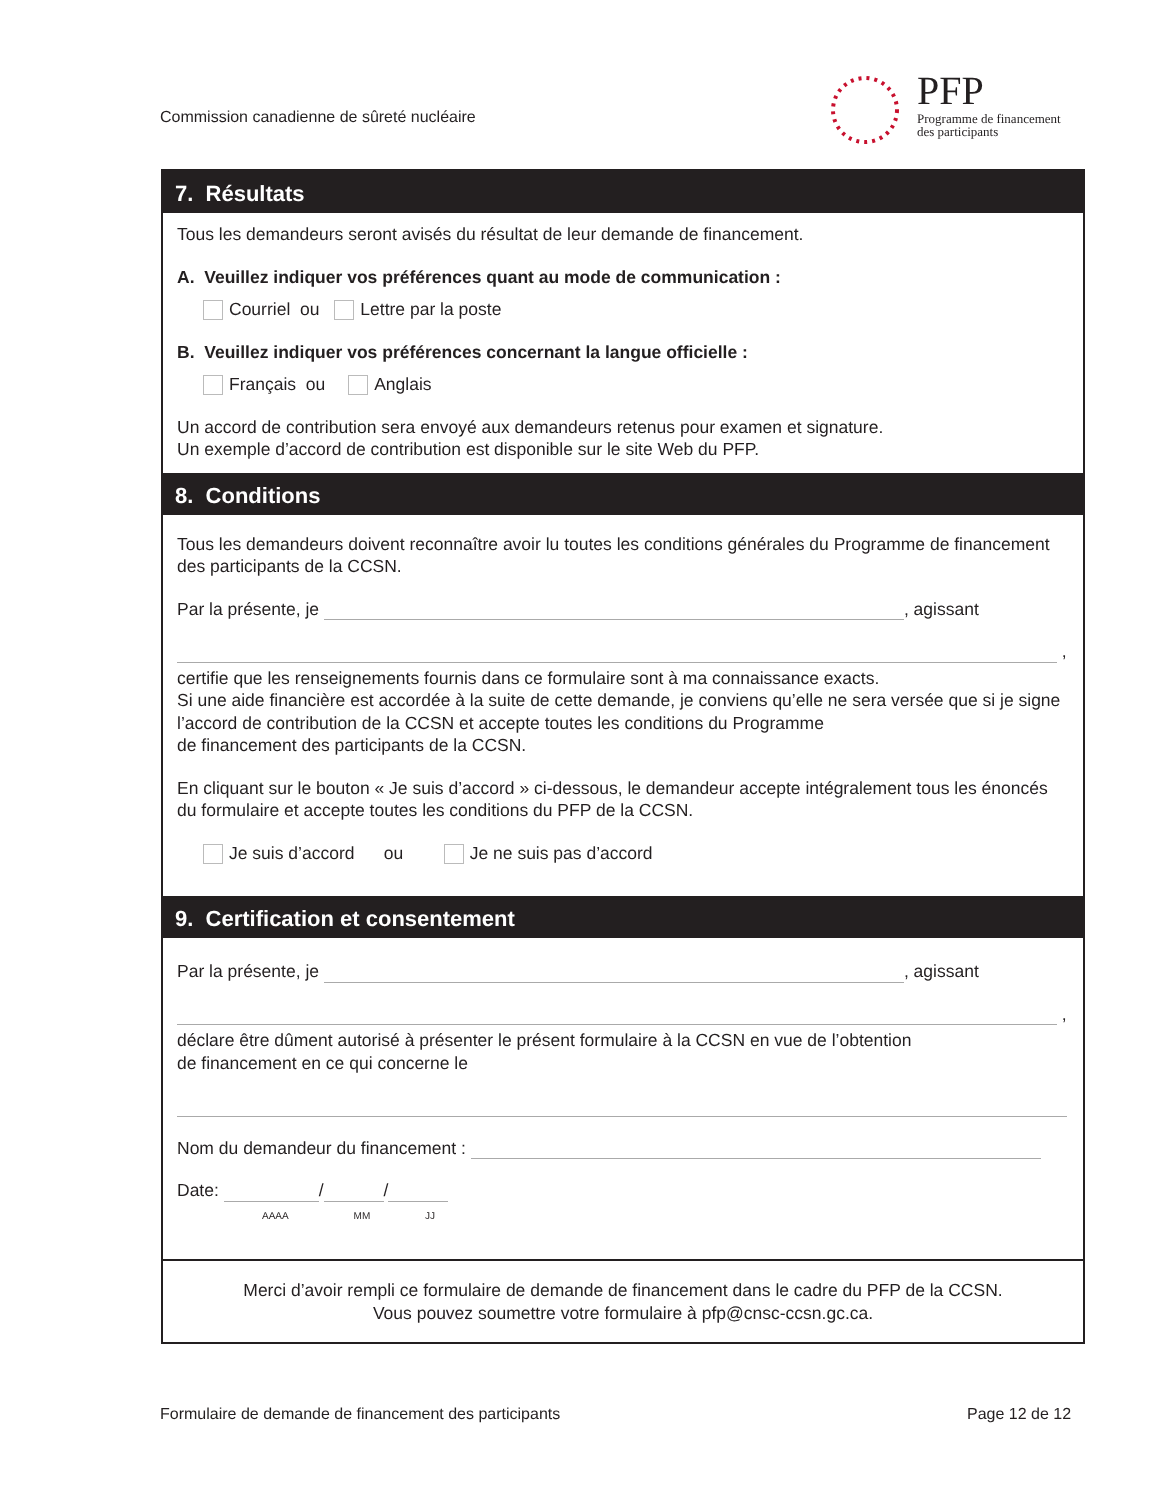Commission canadienne de sûreté nucléaire
PFP
Programme de financement
des participants
7. Résultats
Tous les demandeurs seront avisés du résultat de leur demande de financement.
A. Veuillez indiquer vos préférences quant au mode de communication :
Courriel ou Lettre par la poste
B. Veuillez indiquer vos préférences concernant la langue officielle :
Français ou Anglais
Un accord de contribution sera envoyé aux demandeurs retenus pour examen et signature.
Un exemple d’accord de contribution est disponible sur le site Web du PFP.
8. Conditions
Tous les demandeurs doivent reconnaître avoir lu toutes les conditions générales du Programme de financement des participants de la CCSN.
Par la présente, je , agissant
,
certifie que les renseignements fournis dans ce formulaire sont à ma connaissance exacts.
Si une aide financière est accordée à la suite de cette demande, je conviens qu’elle ne sera versée que si je signe l’accord de contribution de la CCSN et accepte toutes les conditions du Programme
de financement des participants de la CCSN.
En cliquant sur le bouton « Je suis d’accord » ci-dessous, le demandeur accepte intégralement tous les énoncés du formulaire et accepte toutes les conditions du PFP de la CCSN.
Je suis d’accord ou Je ne suis pas d’accord
9. Certification et consentement
Par la présente, je , agissant
,
déclare être dûment autorisé à présenter le présent formulaire à la CCSN en vue de l’obtention
de financement en ce qui concerne le
Nom du demandeur du financement :
Date: / /
AAAA MM JJ
Merci d’avoir rempli ce formulaire de demande de financement dans le cadre du PFP de la CCSN.
Vous pouvez soumettre votre formulaire à pfp@cnsc-ccsn.gc.ca.
Formulaire de demande de financement des participants
Page 12 de 12